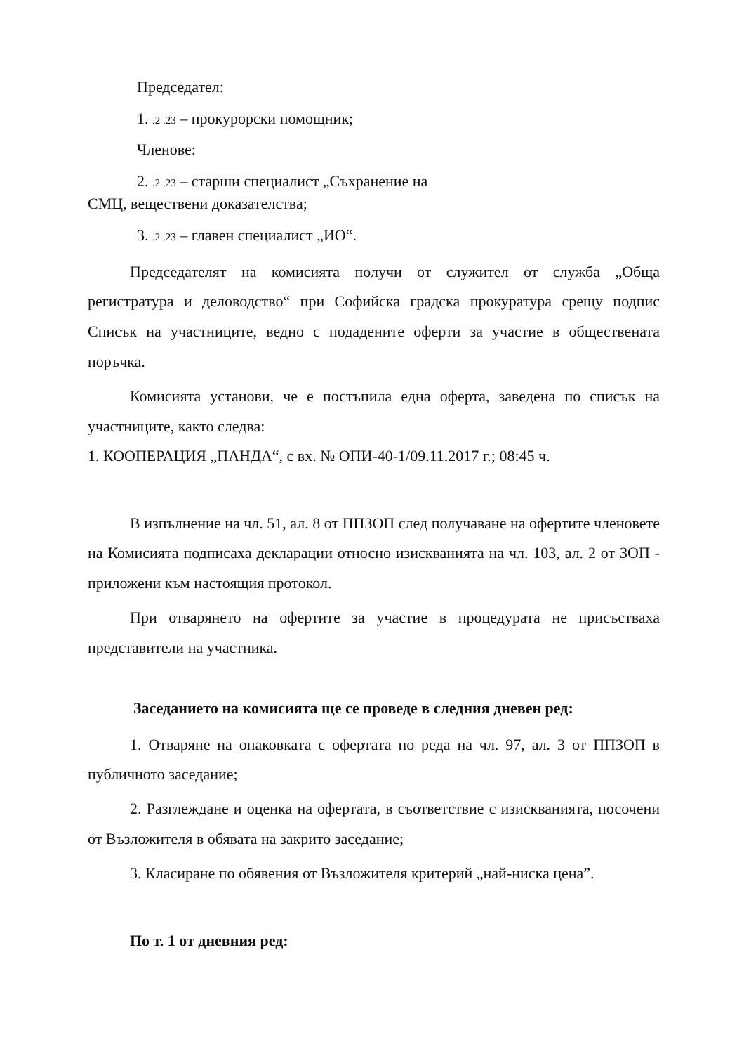Председател:
1. .2 .23 – прокурорски помощник;
Членове:
2. .2 .23 – старши специалист „Съхранение на
СМЦ, веществени доказателства;
3. .2 .23 – главен специалист „ИО“.
Председателят на комисията получи от служител от служба „Обща регистратура и деловодство“ при Софийска градска прокуратура срещу подпис Списък на участниците, ведно с подадените оферти за участие в обществената поръчка.
Комисията установи, че е постъпила една оферта, заведена по списък на участниците, както следва:
1. КООПЕРАЦИЯ „ПАНДА“, с вх. № ОПИ-40-1/09.11.2017 г.; 08:45 ч.
В изпълнение на чл. 51, ал. 8 от ППЗОП след получаване на офертите членовете на Комисията подписаха декларации относно изискванията на чл. 103, ал. 2 от ЗОП - приложени към настоящия протокол.
При отварянето на офертите за участие в процедурата не присъстваха представители на участника.
Заседанието на комисията ще се проведе в следния дневен ред:
1. Отваряне на опаковката с офертата по реда на чл. 97, ал. 3 от ППЗОП в публичното заседание;
2. Разглеждане и оценка на офертата, в съответствие с изискванията, посочени от Възложителя в обявата на закрито заседание;
3. Класиране по обявения от Възложителя критерий „най-ниска цена”.
По т. 1 от дневния ред: